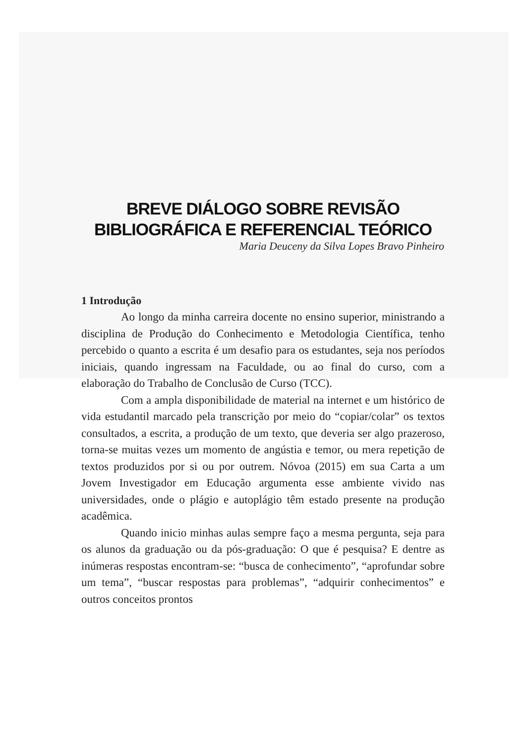BREVE DIÁLOGO SOBRE REVISÃO
BIBLIOGRÁFICA E REFERENCIAL TEÓRICO
Maria Deuceny da Silva Lopes Bravo Pinheiro
1 Introdução
Ao longo da minha carreira docente no ensino superior, ministrando a disciplina de Produção do Conhecimento e Metodologia Científica, tenho percebido o quanto a escrita é um desafio para os estudantes, seja nos períodos iniciais, quando ingressam na Faculdade, ou ao final do curso, com a elaboração do Trabalho de Conclusão de Curso (TCC).
Com a ampla disponibilidade de material na internet e um histórico de vida estudantil marcado pela transcrição por meio do “copiar/colar” os textos consultados, a escrita, a produção de um texto, que deveria ser algo prazeroso, torna-se muitas vezes um momento de angústia e temor, ou mera repetição de textos produzidos por si ou por outrem. Nóvoa (2015) em sua Carta a um Jovem Investigador em Educação argumenta esse ambiente vivido nas universidades, onde o plágio e autoplágio têm estado presente na produção acadêmica.
Quando inicio minhas aulas sempre faço a mesma pergunta, seja para os alunos da graduação ou da pós-graduação: O que é pesquisa? E dentre as inúmeras respostas encontram-se: “busca de conhecimento”, “aprofundar sobre um tema”, “buscar respostas para problemas”, “adquirir conhecimentos” e outros conceitos prontos